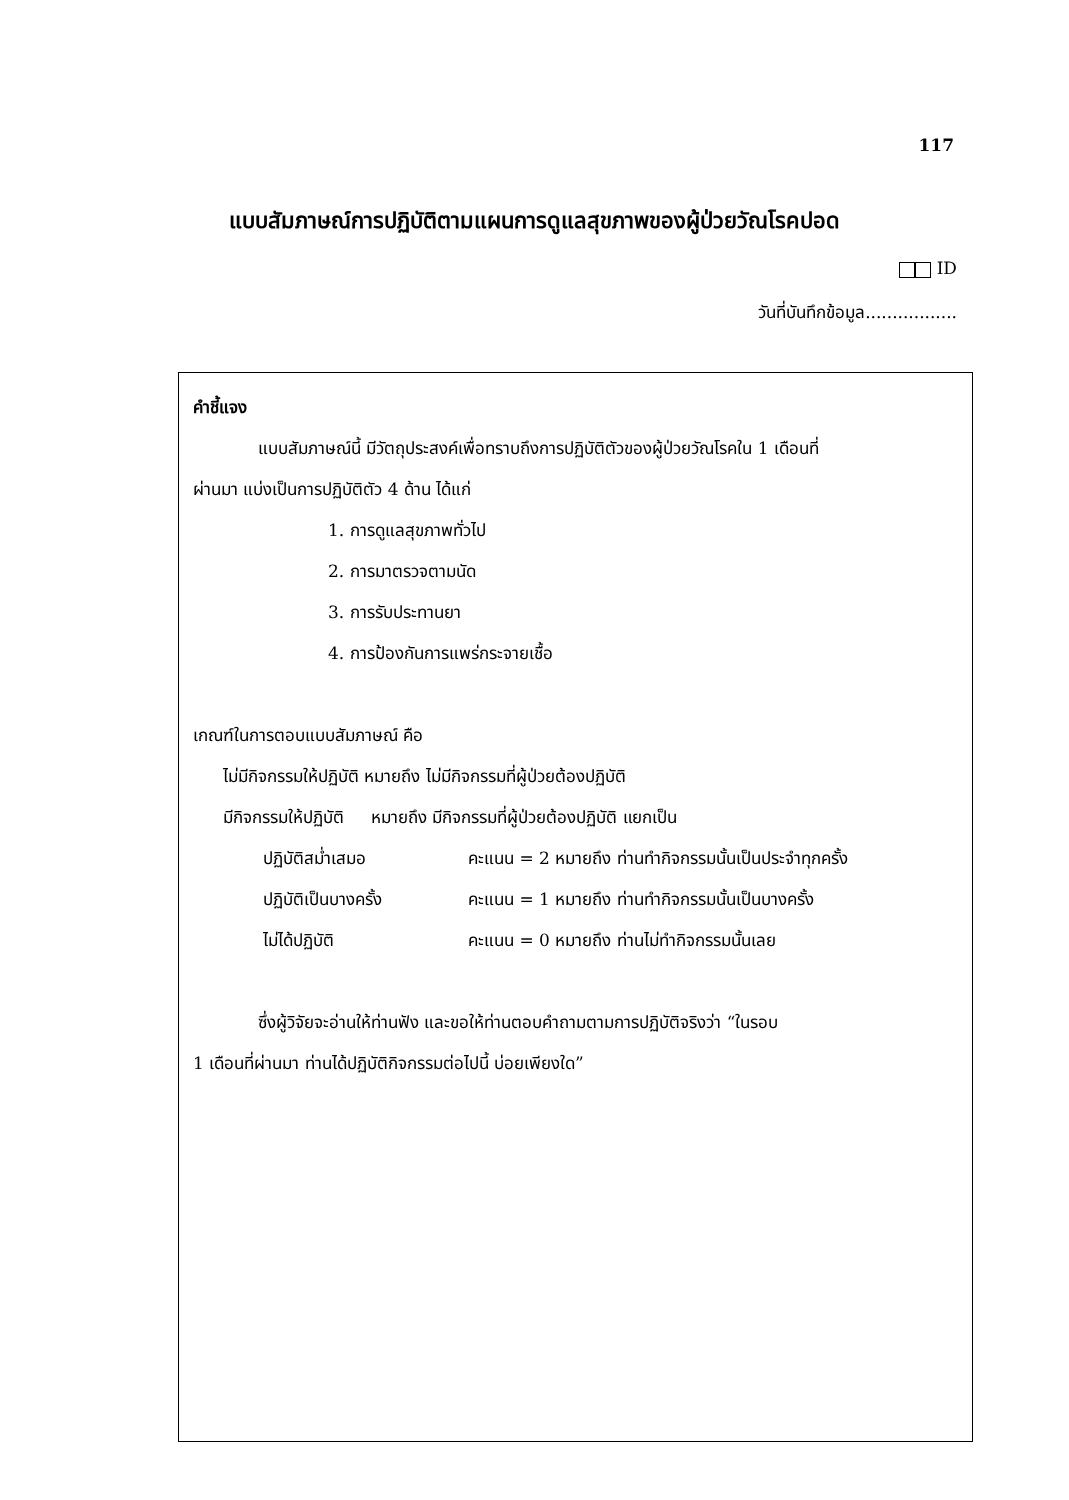117
แบบสัมภาษณ์การปฏิบัติตามแผนการดูแลสุขภาพของผู้ป่วยวัณโรคปอด
ID
วันที่บันทึกข้อมูล.................
คำชี้แจง
แบบสัมภาษณ์นี้ มีวัตถุประสงค์เพื่อทราบถึงการปฏิบัติตัวของผู้ป่วยวัณโรคใน 1 เดือนที่
ผ่านมา แบ่งเป็นการปฏิบัติตัว 4 ด้าน ได้แก่
1. การดูแลสุขภาพทั่วไป
2. การมาตรวจตามนัด
3. การรับประทานยา
4. การป้องกันการแพร่กระจายเชื้อ
เกณฑ์ในการตอบแบบสัมภาษณ์ คือ
ไม่มีกิจกรรมให้ปฏิบัติ หมายถึง ไม่มีกิจกรรมที่ผู้ป่วยต้องปฏิบัติ
มีกิจกรรมให้ปฏิบัติ หมายถึง มีกิจกรรมที่ผู้ป่วยต้องปฏิบัติ แยกเป็น
ปฏิบัติสม่ำเสมอ คะแนน = 2 หมายถึง ท่านทำกิจกรรมนั้นเป็นประจำทุกครั้ง
ปฏิบัติเป็นบางครั้ง คะแนน = 1 หมายถึง ท่านทำกิจกรรมนั้นเป็นบางครั้ง
ไม่ได้ปฏิบัติ คะแนน = 0 หมายถึง ท่านไม่ทำกิจกรรมนั้นเลย
ซึ่งผู้วิจัยจะอ่านให้ท่านฟัง และขอให้ท่านตอบคำถามตามการปฏิบัติจริงว่า “ในรอบ
1 เดือนที่ผ่านมา ท่านได้ปฏิบัติกิจกรรมต่อไปนี้ บ่อยเพียงใด”